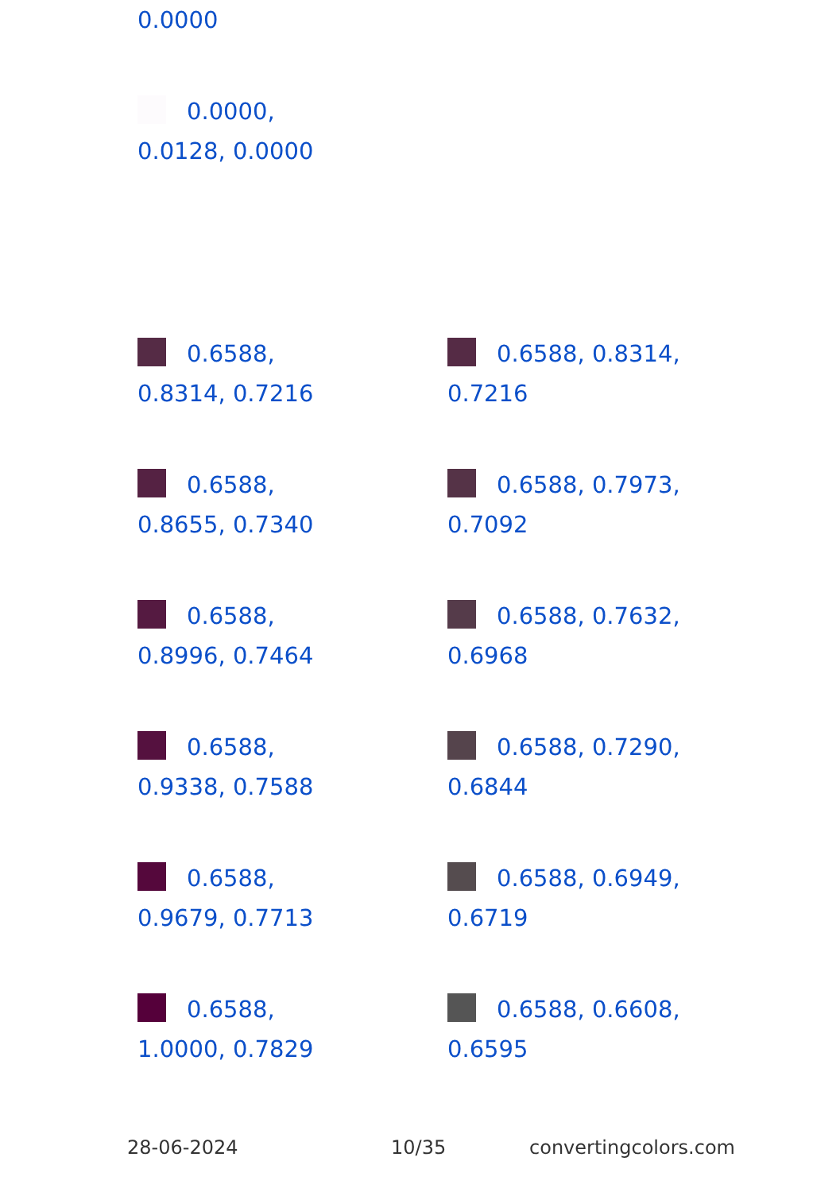0.0000
0.0000, 0.0128, 0.0000
0.6588, 0.8314, 0.7216
0.6588, 0.8314, 0.7216
0.6588, 0.8655, 0.7340
0.6588, 0.7973, 0.7092
0.6588, 0.8996, 0.7464
0.6588, 0.7632, 0.6968
0.6588, 0.9338, 0.7588
0.6588, 0.7290, 0.6844
0.6588, 0.9679, 0.7713
0.6588, 0.6949, 0.6719
0.6588, 1.0000, 0.7829
0.6588, 0.6608, 0.6595
28-06-2024 10/35 convertingcolors.com